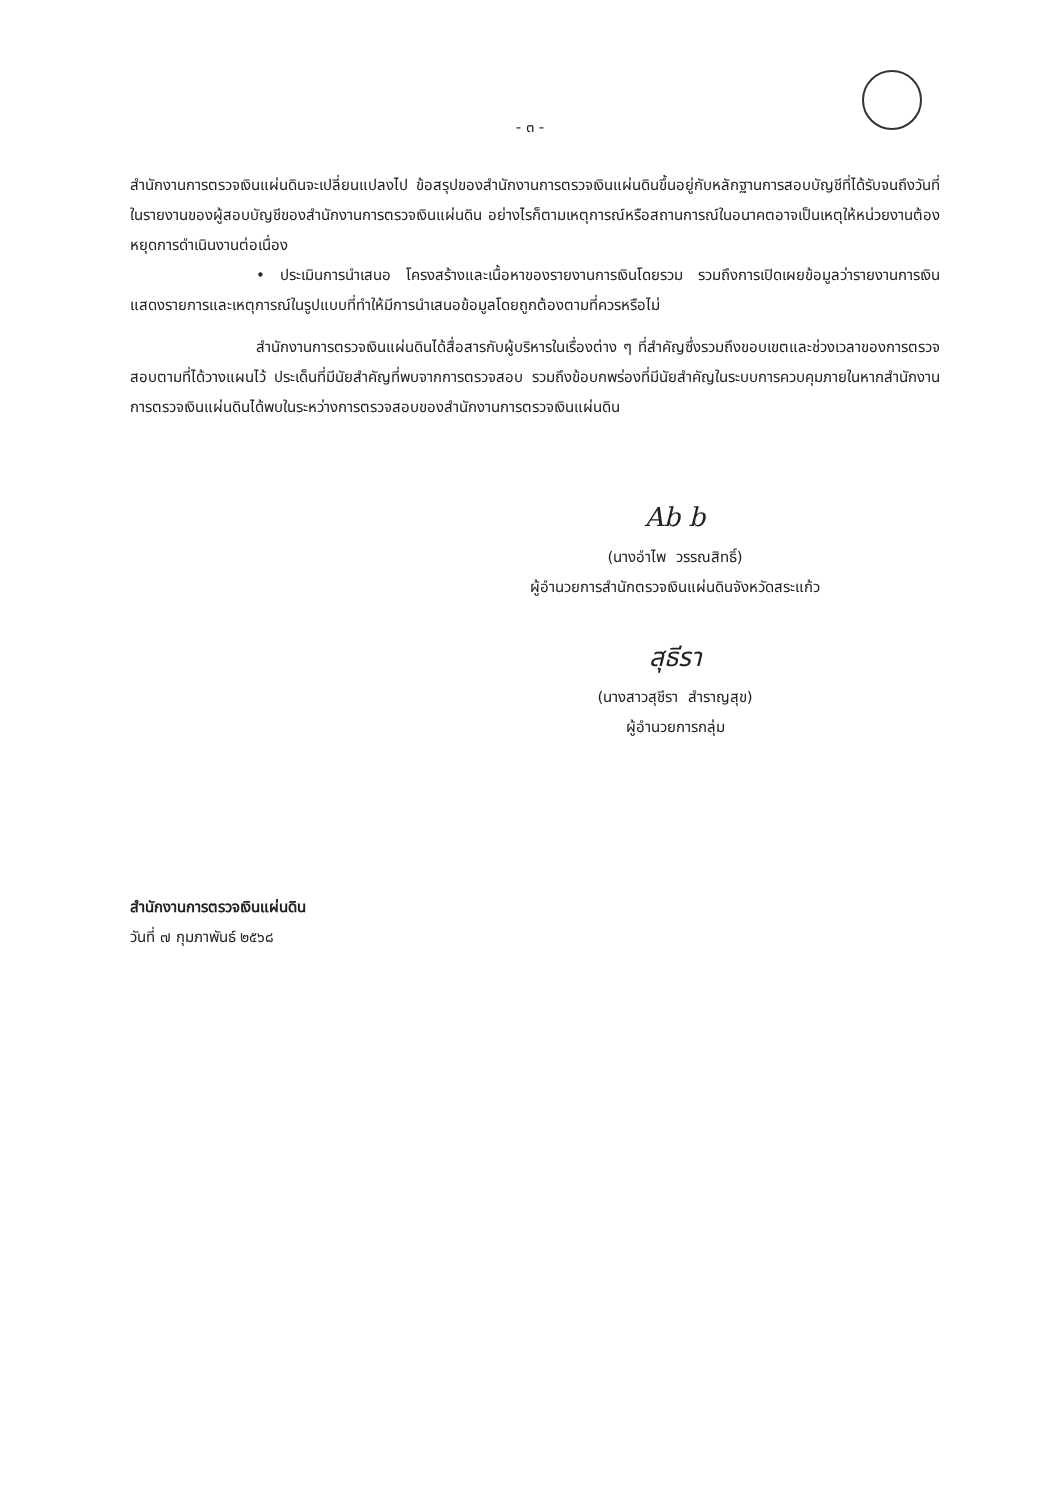- ๓ -
สำนักงานการตรวจเงินแผ่นดินจะเปลี่ยนแปลงไป ข้อสรุปของสำนักงานการตรวจเงินแผ่นดินขึ้นอยู่กับหลักฐานการสอบบัญชีที่ได้รับจนถึงวันที่ในรายงานของผู้สอบบัญชีของสำนักงานการตรวจเงินแผ่นดิน อย่างไรก็ตามเหตุการณ์หรือสถานการณ์ในอนาคตอาจเป็นเหตุให้หน่วยงานต้องหยุดการดำเนินงานต่อเนื่อง
• ประเมินการนำเสนอ โครงสร้างและเนื้อหาของรายงานการเงินโดยรวม รวมถึงการเปิดเผยข้อมูลว่ารายงานการเงินแสดงรายการและเหตุการณ์ในรูปแบบที่ทำให้มีการนำเสนอข้อมูลโดยถูกต้องตามที่ควรหรือไม่
สำนักงานการตรวจเงินแผ่นดินได้สื่อสารกับผู้บริหารในเรื่องต่าง ๆ ที่สำคัญซึ่งรวมถึงขอบเขตและช่วงเวลาของการตรวจสอบตามที่ได้วางแผนไว้ ประเด็นที่มีนัยสำคัญที่พบจากการตรวจสอบ รวมถึงข้อบกพร่องที่มีนัยสำคัญในระบบการควบคุมภายในหากสำนักงานการตรวจเงินแผ่นดินได้พบในระหว่างการตรวจสอบของสำนักงานการตรวจเงินแผ่นดิน
Ab b
(นางอำไพ วรรณสิทธิ์)
ผู้อำนวยการสำนักตรวจเงินแผ่นดินจังหวัดสระแก้ว
สุธีรา
(นางสาวสุชีรา สำราญสุข)
ผู้อำนวยการกลุ่ม
สำนักงานการตรวจเงินแผ่นดิน
วันที่ ๗ กุมภาพันธ์ ๒๕๖๘